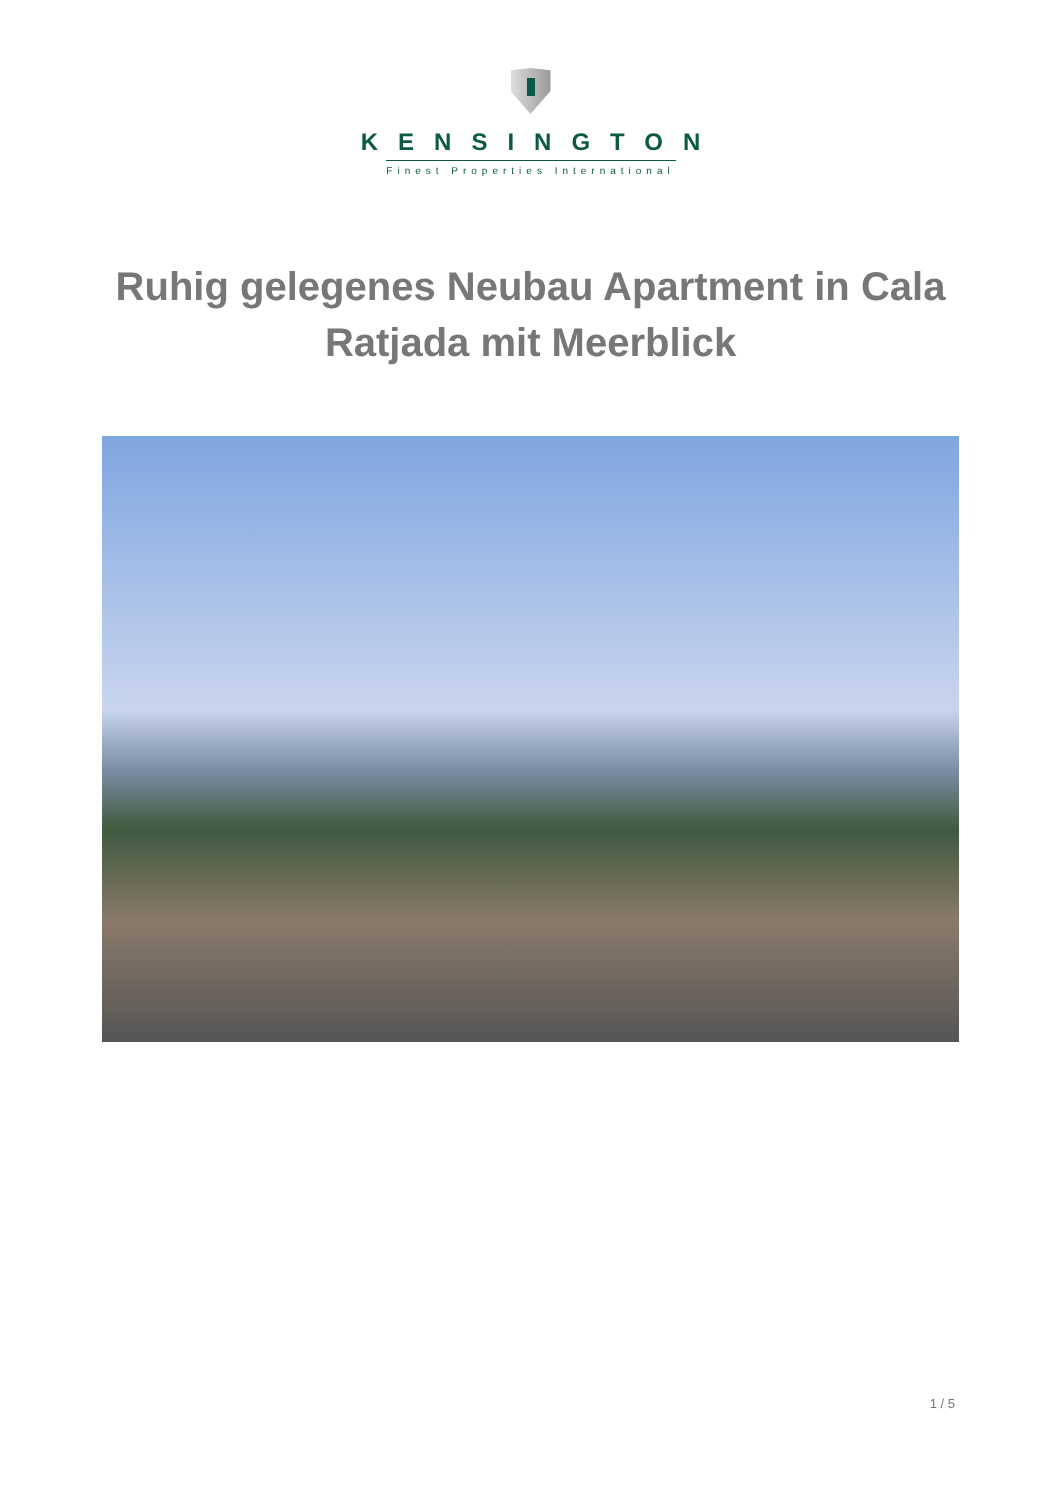KENSINGTON
Finest Properties International
Ruhig gelegenes Neubau Apartment in Cala Ratjada mit Meerblick
1 / 5